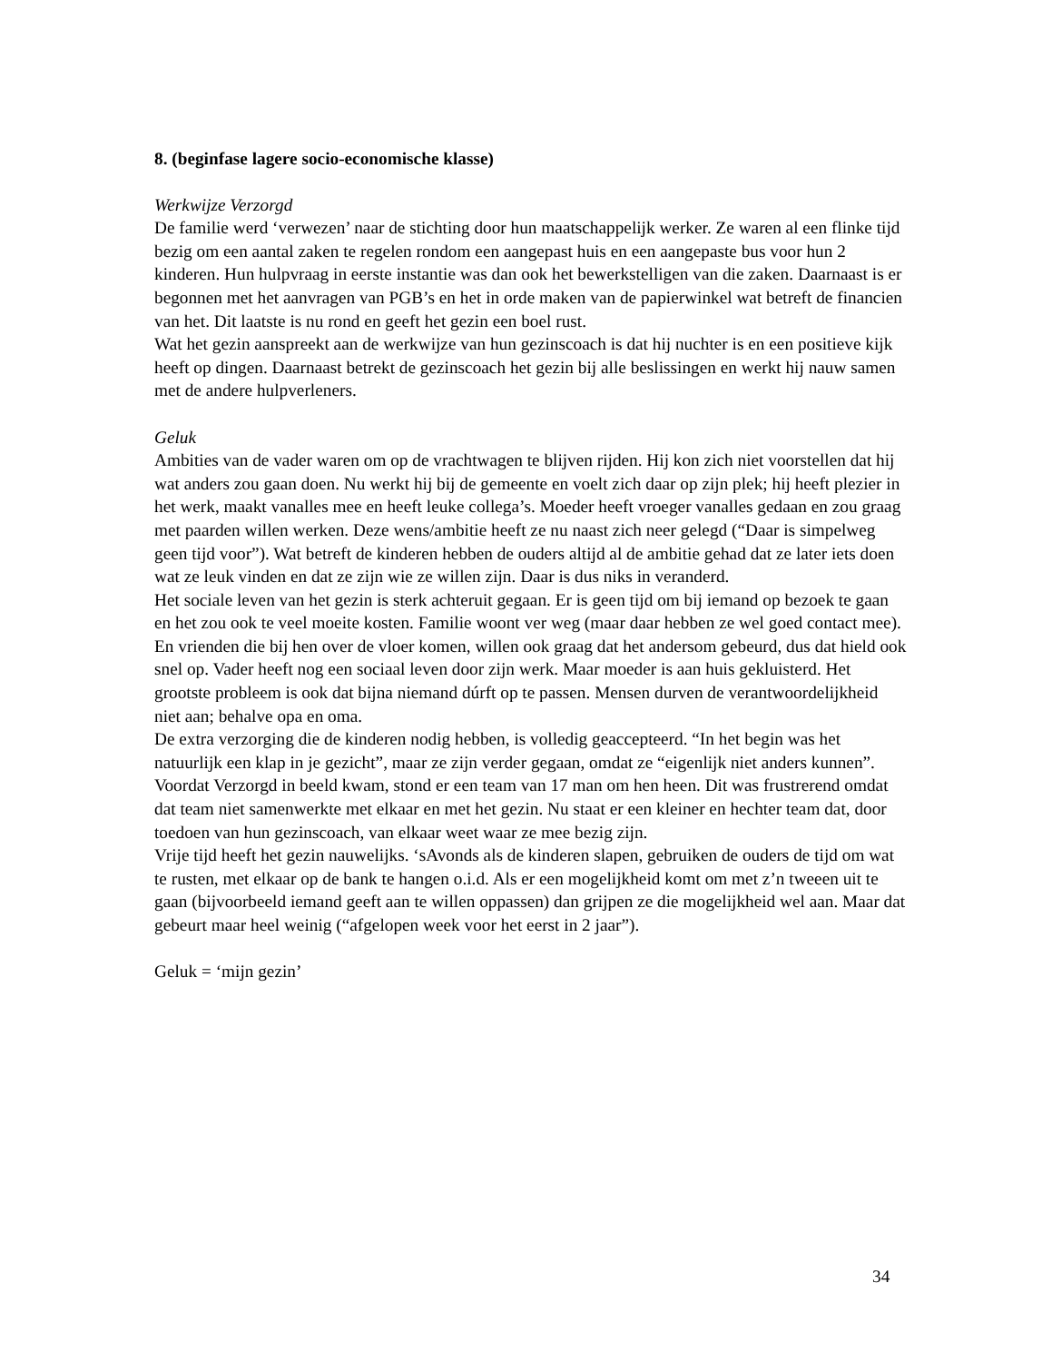8. (beginfase lagere socio-economische klasse)
Werkwijze Verzorgd
De familie werd ‘verwezen’ naar de stichting door hun maatschappelijk werker. Ze waren al een flinke tijd bezig om een aantal zaken te regelen rondom een aangepast huis en een aangepaste bus voor hun 2 kinderen. Hun hulpvraag in eerste instantie was dan ook het bewerkstelligen van die zaken. Daarnaast is er begonnen met het aanvragen van PGB’s en het in orde maken van de papierwinkel wat betreft de financien van het. Dit laatste is nu rond en geeft het gezin een boel rust.
Wat het gezin aanspreekt aan de werkwijze van hun gezinscoach is dat hij nuchter is en een positieve kijk heeft op dingen. Daarnaast betrekt de gezinscoach het gezin bij alle beslissingen en werkt hij nauw samen met de andere hulpverleners.
Geluk
Ambities van de vader waren om op de vrachtwagen te blijven rijden. Hij kon zich niet voorstellen dat hij wat anders zou gaan doen. Nu werkt hij bij de gemeente en voelt zich daar op zijn plek; hij heeft plezier in het werk, maakt vanalles mee en heeft leuke collega’s. Moeder heeft vroeger vanalles gedaan en zou graag met paarden willen werken. Deze wens/ambitie heeft ze nu naast zich neer gelegd (“Daar is simpelweg geen tijd voor”). Wat betreft de kinderen hebben de ouders altijd al de ambitie gehad dat ze later iets doen wat ze leuk vinden en dat ze zijn wie ze willen zijn. Daar is dus niks in veranderd.
Het sociale leven van het gezin is sterk achteruit gegaan. Er is geen tijd om bij iemand op bezoek te gaan en het zou ook te veel moeite kosten. Familie woont ver weg (maar daar hebben ze wel goed contact mee). En vrienden die bij hen over de vloer komen, willen ook graag dat het andersom gebeurd, dus dat hield ook snel op. Vader heeft nog een sociaal leven door zijn werk. Maar moeder is aan huis gekluisterd. Het grootste probleem is ook dat bijna niemand dúrft op te passen. Mensen durven de verantwoordelijkheid niet aan; behalve opa en oma.
De extra verzorging die de kinderen nodig hebben, is volledig geaccepteerd. “In het begin was het natuurlijk een klap in je gezicht”, maar ze zijn verder gegaan, omdat ze “eigenlijk niet anders kunnen”.
Voordat Verzorgd in beeld kwam, stond er een team van 17 man om hen heen. Dit was frustrerend omdat dat team niet samenwerkte met elkaar en met het gezin. Nu staat er een kleiner en hechter team dat, door toedoen van hun gezinscoach, van elkaar weet waar ze mee bezig zijn.
Vrije tijd heeft het gezin nauwelijks. ‘sAvonds als de kinderen slapen, gebruiken de ouders de tijd om wat te rusten, met elkaar op de bank te hangen o.i.d. Als er een mogelijkheid komt om met z’n tweeen uit te gaan (bijvoorbeeld iemand geeft aan te willen oppassen) dan grijpen ze die mogelijkheid wel aan. Maar dat gebeurt maar heel weinig (“afgelopen week voor het eerst in 2 jaar”).
Geluk = ‘mijn gezin’
34